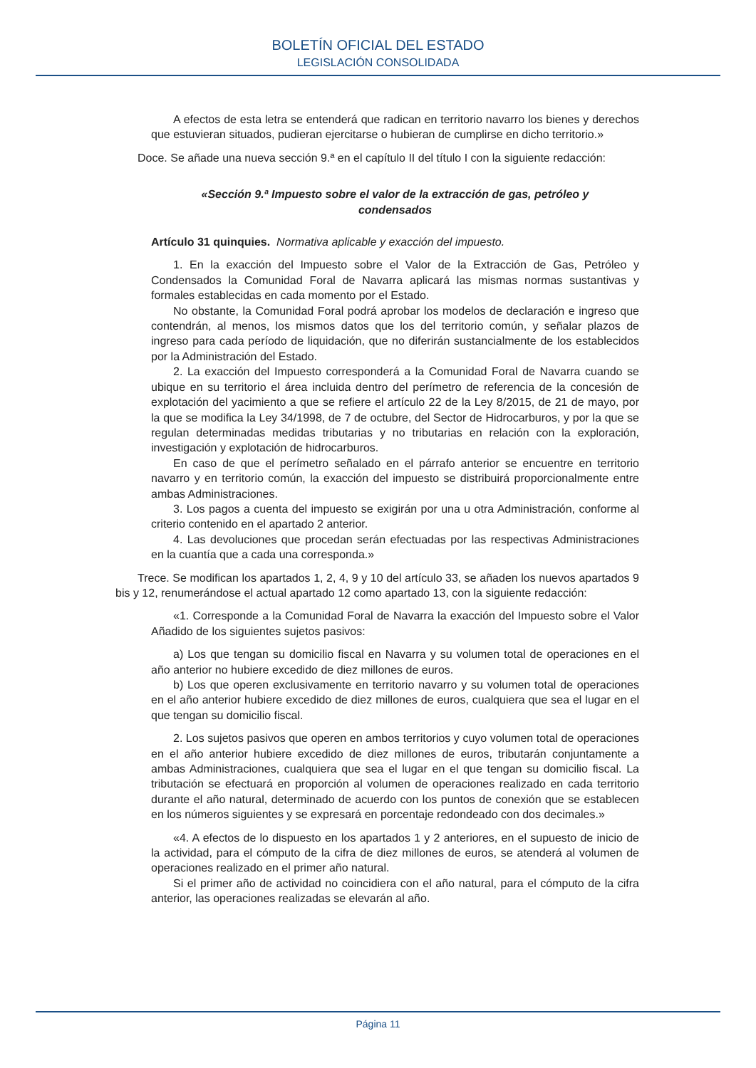BOLETÍN OFICIAL DEL ESTADO
LEGISLACIÓN CONSOLIDADA
A efectos de esta letra se entenderá que radican en territorio navarro los bienes y derechos que estuvieran situados, pudieran ejercitarse o hubieran de cumplirse en dicho territorio.»
Doce. Se añade una nueva sección 9.ª en el capítulo II del título I con la siguiente redacción:
«Sección 9.ª Impuesto sobre el valor de la extracción de gas, petróleo y condensados
Artículo 31 quinquies. Normativa aplicable y exacción del impuesto.
1. En la exacción del Impuesto sobre el Valor de la Extracción de Gas, Petróleo y Condensados la Comunidad Foral de Navarra aplicará las mismas normas sustantivas y formales establecidas en cada momento por el Estado.
No obstante, la Comunidad Foral podrá aprobar los modelos de declaración e ingreso que contendrán, al menos, los mismos datos que los del territorio común, y señalar plazos de ingreso para cada período de liquidación, que no diferirán sustancialmente de los establecidos por la Administración del Estado.
2. La exacción del Impuesto corresponderá a la Comunidad Foral de Navarra cuando se ubique en su territorio el área incluida dentro del perímetro de referencia de la concesión de explotación del yacimiento a que se refiere el artículo 22 de la Ley 8/2015, de 21 de mayo, por la que se modifica la Ley 34/1998, de 7 de octubre, del Sector de Hidrocarburos, y por la que se regulan determinadas medidas tributarias y no tributarias en relación con la exploración, investigación y explotación de hidrocarburos.
En caso de que el perímetro señalado en el párrafo anterior se encuentre en territorio navarro y en territorio común, la exacción del impuesto se distribuirá proporcionalmente entre ambas Administraciones.
3. Los pagos a cuenta del impuesto se exigirán por una u otra Administración, conforme al criterio contenido en el apartado 2 anterior.
4. Las devoluciones que procedan serán efectuadas por las respectivas Administraciones en la cuantía que a cada una corresponda.»
Trece. Se modifican los apartados 1, 2, 4, 9 y 10 del artículo 33, se añaden los nuevos apartados 9 bis y 12, renumerándose el actual apartado 12 como apartado 13, con la siguiente redacción:
«1. Corresponde a la Comunidad Foral de Navarra la exacción del Impuesto sobre el Valor Añadido de los siguientes sujetos pasivos:
a) Los que tengan su domicilio fiscal en Navarra y su volumen total de operaciones en el año anterior no hubiere excedido de diez millones de euros.
b) Los que operen exclusivamente en territorio navarro y su volumen total de operaciones en el año anterior hubiere excedido de diez millones de euros, cualquiera que sea el lugar en el que tengan su domicilio fiscal.
2. Los sujetos pasivos que operen en ambos territorios y cuyo volumen total de operaciones en el año anterior hubiere excedido de diez millones de euros, tributarán conjuntamente a ambas Administraciones, cualquiera que sea el lugar en el que tengan su domicilio fiscal. La tributación se efectuará en proporción al volumen de operaciones realizado en cada territorio durante el año natural, determinado de acuerdo con los puntos de conexión que se establecen en los números siguientes y se expresará en porcentaje redondeado con dos decimales.»
«4. A efectos de lo dispuesto en los apartados 1 y 2 anteriores, en el supuesto de inicio de la actividad, para el cómputo de la cifra de diez millones de euros, se atenderá al volumen de operaciones realizado en el primer año natural.
Si el primer año de actividad no coincidiera con el año natural, para el cómputo de la cifra anterior, las operaciones realizadas se elevarán al año.
Página 11